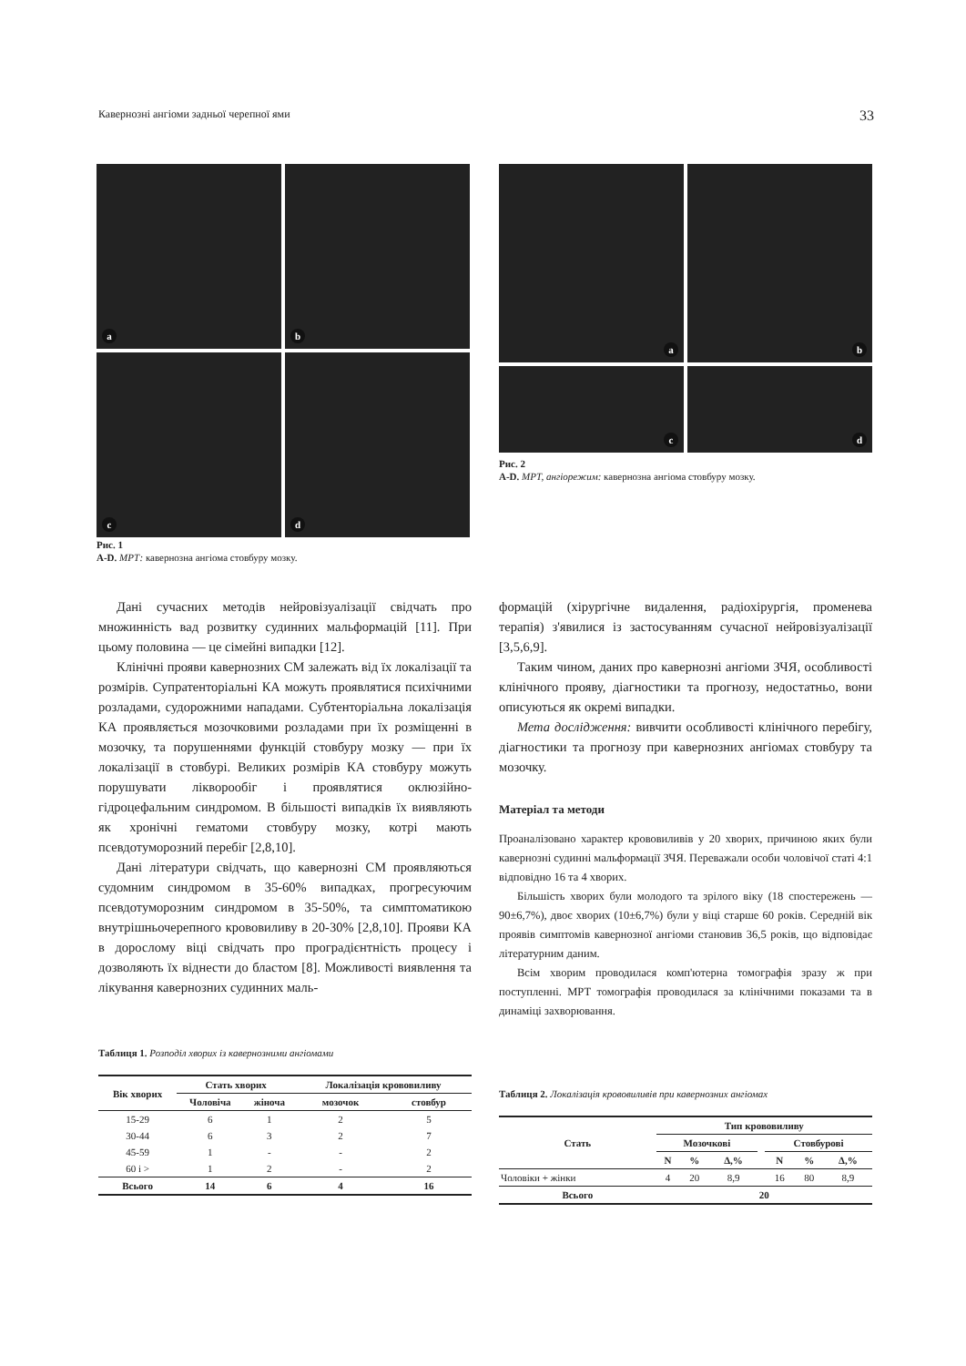Кавернозні ангіоми задньої черепної ями 33
a
b
c
d
Рис. 1
A-D. МРТ: кавернозна ангіома стовбуру мозку.
a
b
c
d
Рис. 2
A-D. МРТ, ангіорежим: кавернозна ангіома стовбуру мозку.
Дані сучасних методів нейровізуалізації свідчать про множинність вад розвитку судинних мальформацій [11]. При цьому половина — це сімейні випадки [12].
Клінічні прояви кавернозних СМ залежать від їх локалізації та розмірів. Супратенторіальні КА можуть проявлятися психічними розладами, судорожними нападами. Субтенторіальна локалізація КА проявляється мозочковими розладами при їх розміщенні в мозочку, та порушеннями функцій стовбуру мозку — при їх локалізації в стовбурі. Великих розмірів КА стовбуру можуть порушувати лікворообіг і проявлятися оклюзійно-гідроцефальним синдромом. В більшості випадків їх виявляють як хронічні гематоми стовбуру мозку, котрі мають псевдотуморозний перебіг [2,8,10].
Дані літератури свідчать, що кавернозні СМ проявляються судомним синдромом в 35-60% випадках, прогресуючим псевдотуморозним синдромом в 35-50%, та симптоматикою внутрішньочерепного крововиливу в 20-30% [2,8,10]. Прояви КА в дорослому віці свідчать про проградієнтність процесу і дозволяють їх віднести до бластом [8]. Можливості виявлення та лікування кавернозних судинних маль-
формацій (хірургічне видалення, радіохірургія, променева терапія) з'явилися із застосуванням сучасної нейровізуалізації [3,5,6,9].
Таким чином, даних про кавернозні ангіоми ЗЧЯ, особливості клінічного прояву, діагностики та прогнозу, недостатньо, вони описуються як окремі випадки.
Мета дослідження: вивчити особливості клінічного перебігу, діагностики та прогнозу при кавернозних ангіомах стовбуру та мозочку.
Матеріал та методи
Проаналізовано характер крововиливів у 20 хворих, причиною яких були кавернозні судинні мальформації ЗЧЯ. Переважали особи чоловічої статі 4:1 відповідно 16 та 4 хворих.
Більшість хворих були молодого та зрілого віку (18 спостережень — 90±6,7%), двоє хворих (10±6,7%) були у віці старше 60 років. Середній вік проявів симптомів кавернозної ангіоми становив 36,5 років, що відповідає літературним даним.
Всім хворим проводилася комп'ютерна томографія зразу ж при поступленні. МРТ томографія проводилася за клінічними показами та в динаміці захворювання.
Таблиця 1. Розподіл хворих із кавернозними ангіомами
| Вік хворих | Стать хворих | | Локалізація крововиливу | |
| --- | --- | --- | --- | --- |
| | Чоловіча | жіноча | мозочок | стовбур |
| 15-29 | 6 | 1 | 2 | 5 |
| 30-44 | 6 | 3 | 2 | 7 |
| 45-59 | 1 | - | - | 2 |
| 60 і > | 1 | 2 | - | 2 |
| Всього | 14 | 6 | 4 | 16 |
Таблиця 2. Локалізація крововиливів при кавернозних ангіомах
| Стать | Тип крововиливу | | | | | | |
| --- | --- | --- | --- | --- | --- | --- | --- |
| | Мозочкові | | | | Стовбурові | | |
| | N | % | Δ,% | | N | % | Δ,% |
| Чоловіки + жінки | 4 | 20 | 8,9 | | 16 | 80 | 8,9 |
| Всього | 20 | | | | | | |